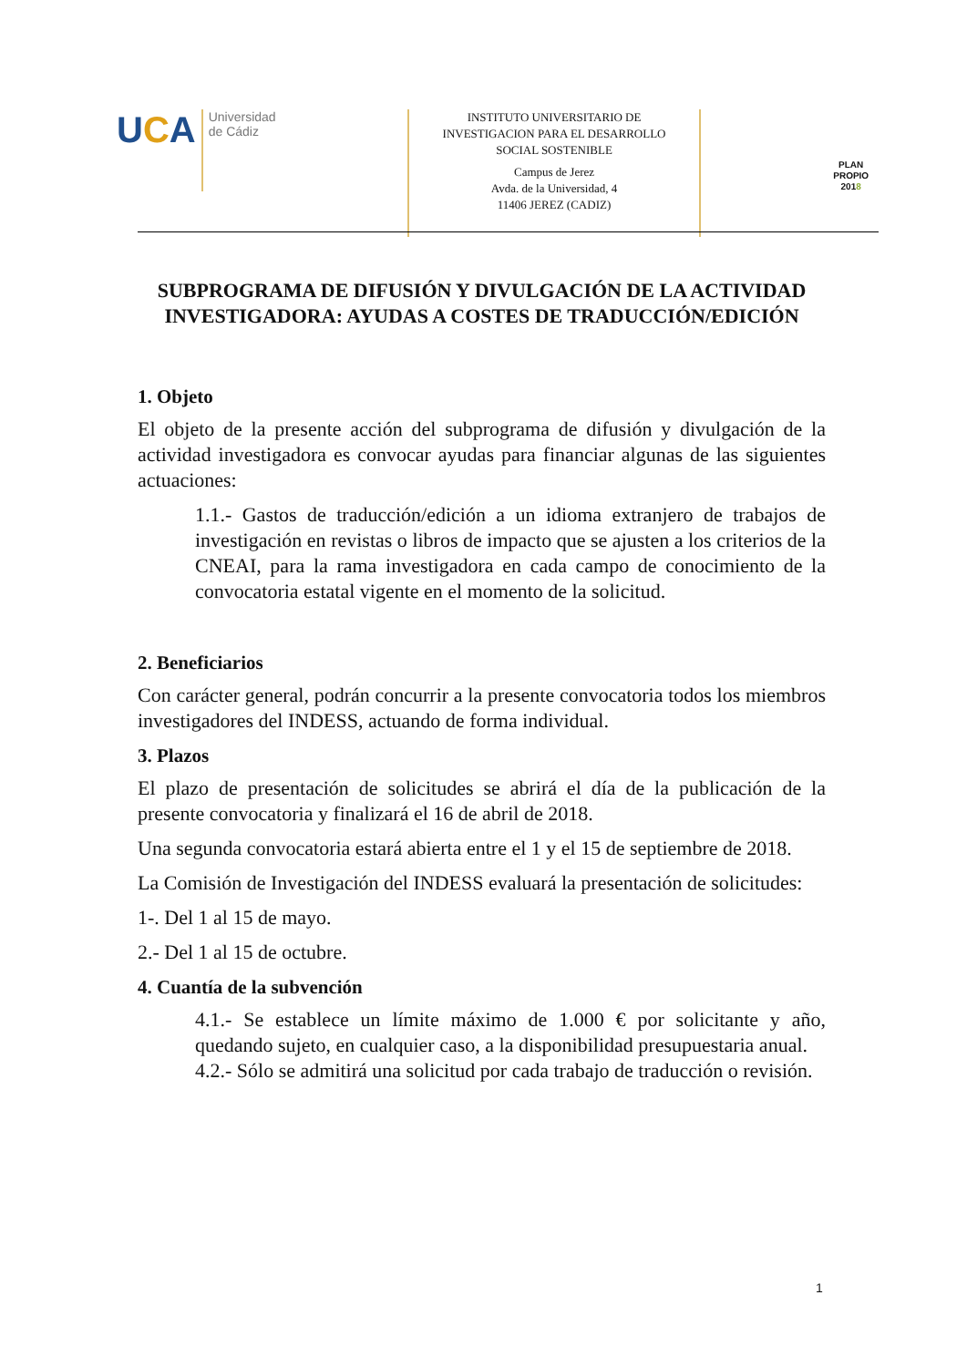UCA
Universidad
de Cádiz
INSTITUTO UNIVERSITARIO DE
INVESTIGACION PARA EL DESARROLLO
SOCIAL SOSTENIBLE
Campus de Jerez
Avda. de la Universidad, 4
11406 JEREZ (CADIZ)
PLAN PROPIO
2018
SUBPROGRAMA DE DIFUSIÓN Y DIVULGACIÓN DE LA ACTIVIDAD INVESTIGADORA: AYUDAS A COSTES DE TRADUCCIÓN/EDICIÓN
1. Objeto
El objeto de la presente acción del subprograma de difusión y divulgación de la actividad investigadora es convocar ayudas para financiar algunas de las siguientes actuaciones:
1.1.- Gastos de traducción/edición a un idioma extranjero de trabajos de investigación en revistas o libros de impacto que se ajusten a los criterios de la CNEAI, para la rama investigadora en cada campo de conocimiento de la convocatoria estatal vigente en el momento de la solicitud.
2. Beneficiarios
Con carácter general, podrán concurrir a la presente convocatoria todos los miembros investigadores del INDESS, actuando de forma individual.
3. Plazos
El plazo de presentación de solicitudes se abrirá el día de la publicación de la presente convocatoria y finalizará el 16 de abril de 2018.
Una segunda convocatoria estará abierta entre el 1 y el 15 de septiembre de 2018.
La Comisión de Investigación del INDESS evaluará la presentación de solicitudes:
1-. Del 1 al 15 de mayo.
2.- Del 1 al 15 de octubre.
4. Cuantía de la subvención
4.1.- Se establece un límite máximo de 1.000 € por solicitante y año, quedando sujeto, en cualquier caso, a la disponibilidad presupuestaria anual.
4.2.- Sólo se admitirá una solicitud por cada trabajo de traducción o revisión.
1